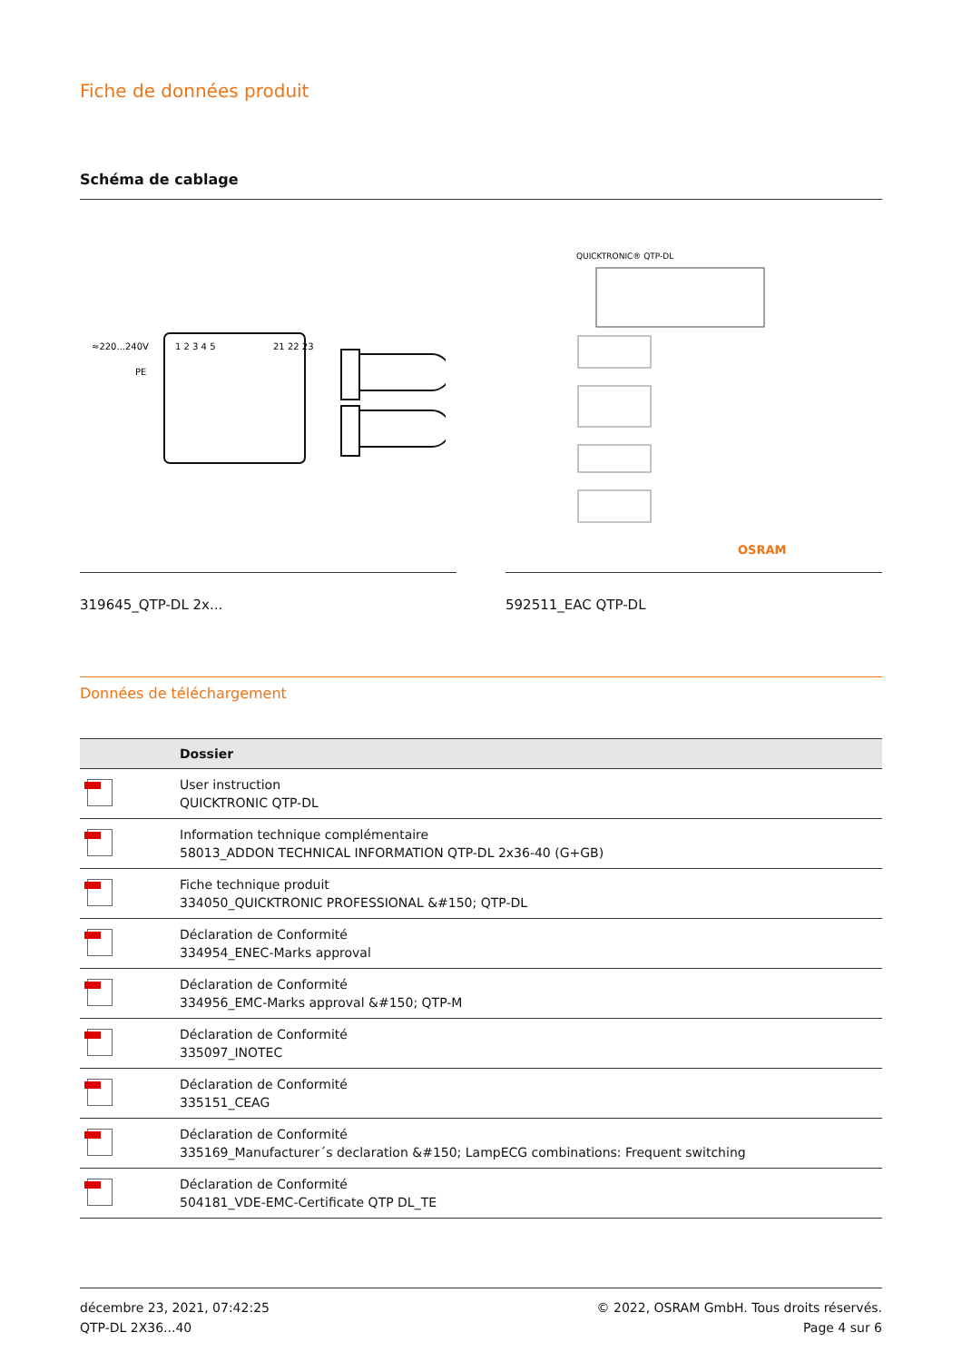Fiche de données produit
Schéma de cablage
≈220...240V
PE
1 2 3 4 5
21 22 23
319645_QTP-DL 2x...
QUICKTRONIC® QTP-DL
OSRAM
592511_EAC QTP-DL
Données de téléchargement
| | Dossier |
| --- | --- |
| | User instruction QUICKTRONIC QTP-DL |
| | Information technique complémentaire 58013_ADDON TECHNICAL INFORMATION QTP-DL 2x36-40 (G+GB) |
| | Fiche technique produit 334050_QUICKTRONIC PROFESSIONAL &#150; QTP-DL |
| | Déclaration de Conformité 334954_ENEC-Marks approval |
| | Déclaration de Conformité 334956_EMC-Marks approval &#150; QTP-M |
| | Déclaration de Conformité 335097_INOTEC |
| | Déclaration de Conformité 335151_CEAG |
| | Déclaration de Conformité 335169_Manufacturer´s declaration &#150; LampECG combinations: Frequent switching |
| | Déclaration de Conformité 504181_VDE-EMC-Certificate QTP DL_TE |
décembre 23, 2021, 07:42:25
QTP-DL 2X36...40
© 2022, OSRAM GmbH. Tous droits réservés.
Page 4 sur 6